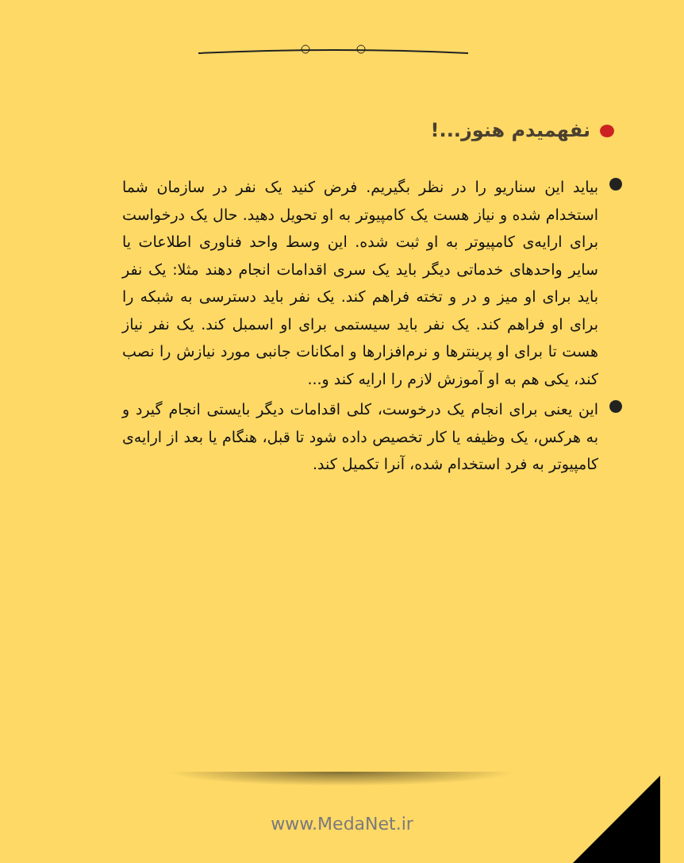نفهمیدم هنوز...!
بیاید این سناریو را در نظر بگیریم. فرض کنید یک نفر در سازمان شما استخدام شده و نیاز هست یک کامپیوتر به او تحویل دهید. حال یک درخواست برای ارایه‌ی کامپیوتر به او ثبت شده. این وسط واحد فناوری اطلاعات یا سایر واحدهای خدماتی دیگر باید یک سری اقدامات انجام دهند مثلا: یک نفر باید برای او میز و در و تخته فراهم کند. یک نفر باید دسترسی به شبکه را برای او فراهم کند. یک نفر باید سیستمی برای او اسمبل کند. یک نفر نیاز هست تا برای او پرینترها و نرم‌افزارها و امکانات جانبی مورد نیازش را نصب کند، یکی هم به او آموزش لازم را ارایه کند و...
این یعنی برای انجام یک درخوست، کلی اقدامات دیگر بایستی انجام گیرد و به هرکس، یک وظیفه یا کار تخصیص داده شود تا قبل، هنگام یا بعد از ارایه‌ی کامپیوتر به فرد استخدام شده، آنرا تکمیل کند.
www.MedaNet.ir